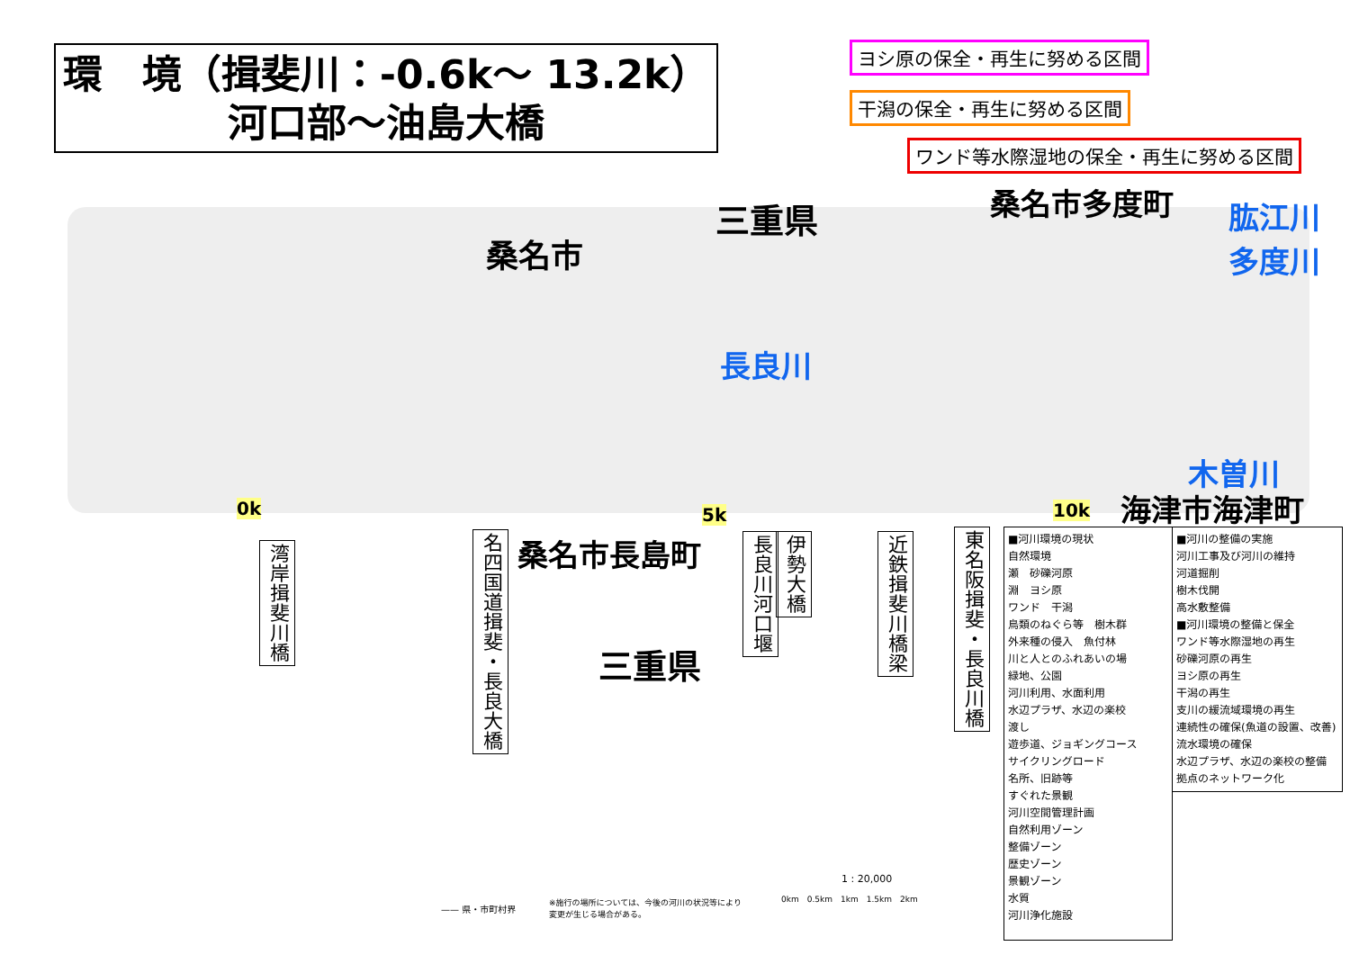環　境（揖斐川：-0.6k～ 13.2k）
河口部～油島大橋
ヨシ原の保全・再生に努める区間
干潟の保全・再生に努める区間
ワンド等水際湿地の保全・再生に努める区間
三重県 桑名市多度町
桑名市
長良川
肱江川 多度川
木曽川
海津市海津町
0k 5k 10k
桑名市長島町
三重県
湾岸揖斐川橋
名四国道揖斐・長良大橋
長良川河口堰
伊勢大橋
近鉄揖斐川橋梁
東名阪揖斐・長良川橋
■河川環境の現状
自然環境
瀬　砂礫河原
淵　ヨシ原
ワンド　干潟
鳥類のねぐら等　樹木群
外来種の侵入　魚付林
川と人とのふれあいの場
緑地、公園
河川利用、水面利用
水辺プラザ、水辺の楽校
渡し
遊歩道、ジョギングコース
サイクリングロード
名所、旧跡等
すぐれた景観
河川空間管理計画
自然利用ゾーン
整備ゾーン
歴史ゾーン
景観ゾーン
水質
河川浄化施設
■河川の整備の実施
河川工事及び河川の維持
河道掘削
樹木伐開
高水敷整備
■河川環境の整備と保全
ワンド等水際湿地の再生
砂礫河原の再生
ヨシ原の再生
干潟の再生
支川の緩流域環境の再生
連続性の確保(魚道の設置、改善)
流水環境の確保
水辺プラザ、水辺の楽校の整備
拠点のネットワーク化
1 : 20,000
0km　0.5km　1km　1.5km　2km
—— 県・市町村界
※施行の場所については、今後の河川の状況等により
変更が生じる場合がある。